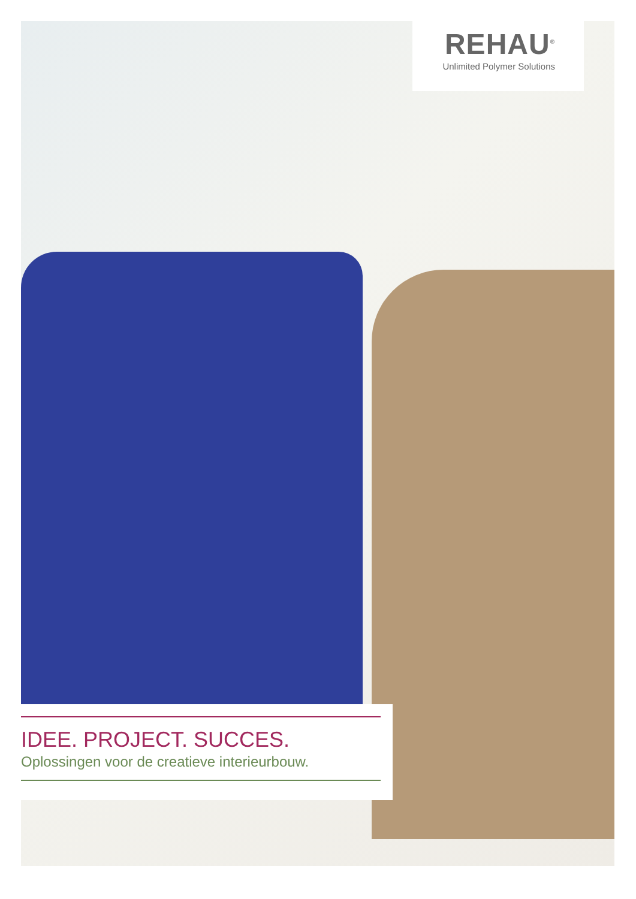REHAU<sup>®</sup>
Unlimited Polymer Solutions
IDEE. PROJECT. SUCCES.
Oplossingen voor de creatieve interieurbouw.